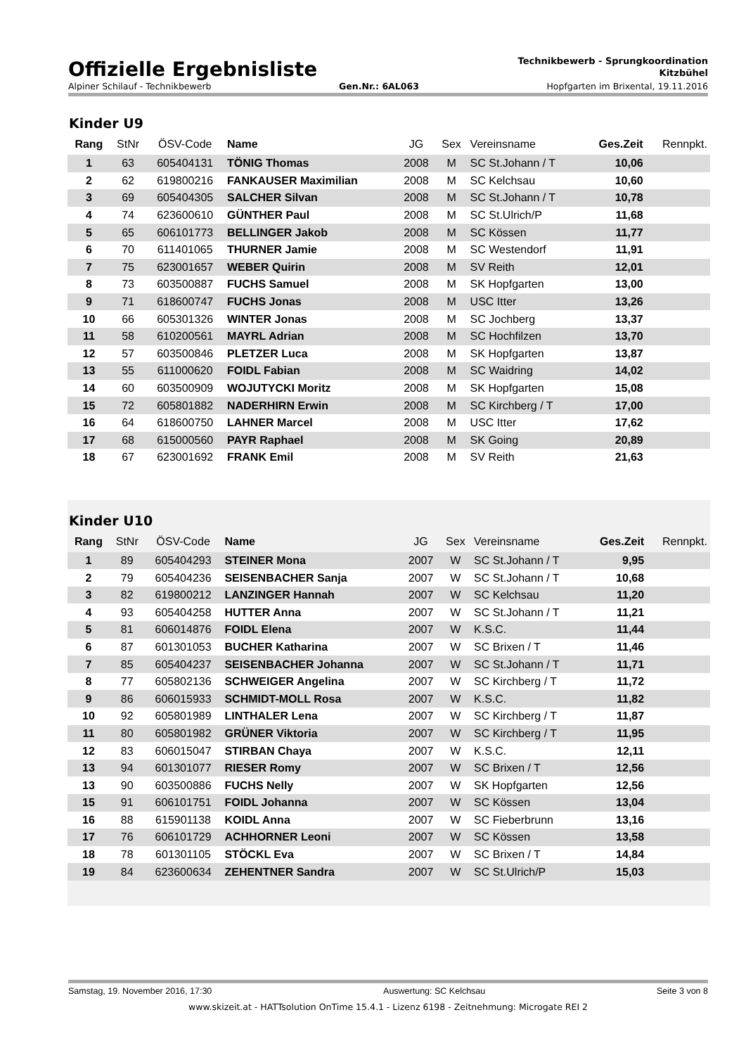Offizielle Ergebnisliste
Technikbewerb - Sprungkoordination
Kitzbühel
Alpiner Schilauf - Technikbewerb Gen.Nr.: 6AL063 Hopfgarten im Brixental, 19.11.2016
Kinder U9
| Rang | StNr | ÖSV-Code | Name | JG | Sex | Vereinsname | Ges.Zeit | Rennpkt. |
| --- | --- | --- | --- | --- | --- | --- | --- | --- |
| 1 | 63 | 605404131 | TÖNIG Thomas | 2008 | M | SC St.Johann / T | 10,06 | |
| 2 | 62 | 619800216 | FANKAUSER Maximilian | 2008 | M | SC Kelchsau | 10,60 | |
| 3 | 69 | 605404305 | SALCHER Silvan | 2008 | M | SC St.Johann / T | 10,78 | |
| 4 | 74 | 623600610 | GÜNTHER Paul | 2008 | M | SC St.Ulrich/P | 11,68 | |
| 5 | 65 | 606101773 | BELLINGER Jakob | 2008 | M | SC Kössen | 11,77 | |
| 6 | 70 | 611401065 | THURNER Jamie | 2008 | M | SC Westendorf | 11,91 | |
| 7 | 75 | 623001657 | WEBER Quirin | 2008 | M | SV Reith | 12,01 | |
| 8 | 73 | 603500887 | FUCHS Samuel | 2008 | M | SK Hopfgarten | 13,00 | |
| 9 | 71 | 618600747 | FUCHS Jonas | 2008 | M | USC Itter | 13,26 | |
| 10 | 66 | 605301326 | WINTER Jonas | 2008 | M | SC Jochberg | 13,37 | |
| 11 | 58 | 610200561 | MAYRL Adrian | 2008 | M | SC Hochfilzen | 13,70 | |
| 12 | 57 | 603500846 | PLETZER Luca | 2008 | M | SK Hopfgarten | 13,87 | |
| 13 | 55 | 611000620 | FOIDL Fabian | 2008 | M | SC Waidring | 14,02 | |
| 14 | 60 | 603500909 | WOJUTYCKI Moritz | 2008 | M | SK Hopfgarten | 15,08 | |
| 15 | 72 | 605801882 | NADERHIRN Erwin | 2008 | M | SC Kirchberg / T | 17,00 | |
| 16 | 64 | 618600750 | LAHNER Marcel | 2008 | M | USC Itter | 17,62 | |
| 17 | 68 | 615000560 | PAYR Raphael | 2008 | M | SK Going | 20,89 | |
| 18 | 67 | 623001692 | FRANK Emil | 2008 | M | SV Reith | 21,63 | |
Kinder U10
| Rang | StNr | ÖSV-Code | Name | JG | Sex | Vereinsname | Ges.Zeit | Rennpkt. |
| --- | --- | --- | --- | --- | --- | --- | --- | --- |
| 1 | 89 | 605404293 | STEINER Mona | 2007 | W | SC St.Johann / T | 9,95 | |
| 2 | 79 | 605404236 | SEISENBACHER Sanja | 2007 | W | SC St.Johann / T | 10,68 | |
| 3 | 82 | 619800212 | LANZINGER Hannah | 2007 | W | SC Kelchsau | 11,20 | |
| 4 | 93 | 605404258 | HUTTER Anna | 2007 | W | SC St.Johann / T | 11,21 | |
| 5 | 81 | 606014876 | FOIDL Elena | 2007 | W | K.S.C. | 11,44 | |
| 6 | 87 | 601301053 | BUCHER Katharina | 2007 | W | SC Brixen / T | 11,46 | |
| 7 | 85 | 605404237 | SEISENBACHER Johanna | 2007 | W | SC St.Johann / T | 11,71 | |
| 8 | 77 | 605802136 | SCHWEIGER Angelina | 2007 | W | SC Kirchberg / T | 11,72 | |
| 9 | 86 | 606015933 | SCHMIDT-MOLL Rosa | 2007 | W | K.S.C. | 11,82 | |
| 10 | 92 | 605801989 | LINTHALER Lena | 2007 | W | SC Kirchberg / T | 11,87 | |
| 11 | 80 | 605801982 | GRÜNER Viktoria | 2007 | W | SC Kirchberg / T | 11,95 | |
| 12 | 83 | 606015047 | STIRBAN Chaya | 2007 | W | K.S.C. | 12,11 | |
| 13 | 94 | 601301077 | RIESER Romy | 2007 | W | SC Brixen / T | 12,56 | |
| 13 | 90 | 603500886 | FUCHS Nelly | 2007 | W | SK Hopfgarten | 12,56 | |
| 15 | 91 | 606101751 | FOIDL Johanna | 2007 | W | SC Kössen | 13,04 | |
| 16 | 88 | 615901138 | KOIDL Anna | 2007 | W | SC Fieberbrunn | 13,16 | |
| 17 | 76 | 606101729 | ACHHORNER Leoni | 2007 | W | SC Kössen | 13,58 | |
| 18 | 78 | 601301105 | STÖCKL Eva | 2007 | W | SC Brixen / T | 14,84 | |
| 19 | 84 | 623600634 | ZEHENTNER Sandra | 2007 | W | SC St.Ulrich/P | 15,03 | |
Samstag, 19. November 2016, 17:30 Auswertung: SC Kelchsau Seite 3 von 8
www.skizeit.at - HATTsolution OnTime 15.4.1 - Lizenz 6198 - Zeitnehmung: Microgate REI 2